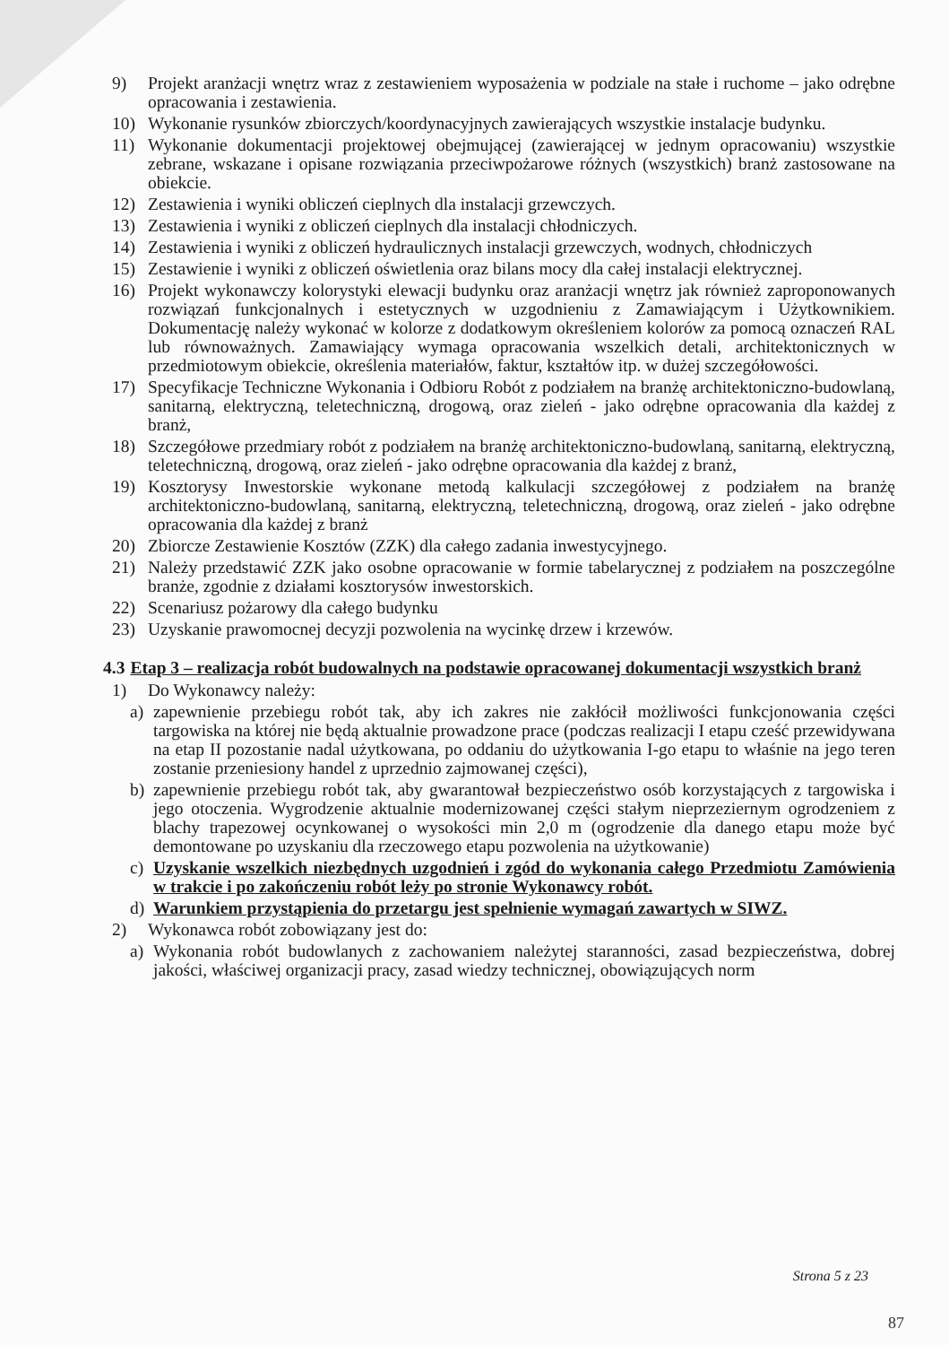9) Projekt aranżacji wnętrz wraz z zestawieniem wyposażenia w podziale na stałe i ruchome – jako odrębne opracowania i zestawienia.
10) Wykonanie rysunków zbiorczych/koordynacyjnych zawierających wszystkie instalacje budynku.
11) Wykonanie dokumentacji projektowej obejmującej (zawierającej w jednym opracowaniu) wszystkie zebrane, wskazane i opisane rozwiązania przeciwpożarowe różnych (wszystkich) branż zastosowane na obiekcie.
12) Zestawienia i wyniki obliczeń cieplnych dla instalacji grzewczych.
13) Zestawienia i wyniki z obliczeń cieplnych dla instalacji chłodniczych.
14) Zestawienia i wyniki z obliczeń hydraulicznych instalacji grzewczych, wodnych, chłodniczych
15) Zestawienie i wyniki z obliczeń oświetlenia oraz bilans mocy dla całej instalacji elektrycznej.
16) Projekt wykonawczy kolorystyki elewacji budynku oraz aranżacji wnętrz jak również zaproponowanych rozwiązań funkcjonalnych i estetycznych w uzgodnieniu z Zamawiającym i Użytkownikiem. Dokumentację należy wykonać w kolorze z dodatkowym określeniem kolorów za pomocą oznaczeń RAL lub równoważnych. Zamawiający wymaga opracowania wszelkich detali, architektonicznych w przedmiotowym obiekcie, określenia materiałów, faktur, kształtów itp. w dużej szczegółowości.
17) Specyfikacje Techniczne Wykonania i Odbioru Robót z podziałem na branżę architektoniczno-budowlaną, sanitarną, elektryczną, teletechniczną, drogową, oraz zieleń - jako odrębne opracowania dla każdej z branż,
18) Szczegółowe przedmiary robót z podziałem na branżę architektoniczno-budowlaną, sanitarną, elektryczną, teletechniczną, drogową, oraz zieleń - jako odrębne opracowania dla każdej z branż,
19) Kosztorysy Inwestorskie wykonane metodą kalkulacji szczegółowej z podziałem na branżę architektoniczno-budowlaną, sanitarną, elektryczną, teletechniczną, drogową, oraz zieleń - jako odrębne opracowania dla każdej z branż
20) Zbiorcze Zestawienie Kosztów (ZZK) dla całego zadania inwestycyjnego.
21) Należy przedstawić ZZK jako osobne opracowanie w formie tabelarycznej z podziałem na poszczególne branże, zgodnie z działami kosztorysów inwestorskich.
22) Scenariusz pożarowy dla całego budynku
23) Uzyskanie prawomocnej decyzji pozwolenia na wycinkę drzew i krzewów.
4.3 Etap 3 – realizacja robót budowalnych na podstawie opracowanej dokumentacji wszystkich branż
1) Do Wykonawcy należy:
a) zapewnienie przebiegu robót tak, aby ich zakres nie zakłócił możliwości funkcjonowania części targowiska na której nie będą aktualnie prowadzone prace (podczas realizacji I etapu cześć przewidywana na etap II pozostanie nadal użytkowana, po oddaniu do użytkowania I-go etapu to właśnie na jego teren zostanie przeniesiony handel z uprzednio zajmowanej części),
b) zapewnienie przebiegu robót tak, aby gwarantował bezpieczeństwo osób korzystających z targowiska i jego otoczenia. Wygrodzenie aktualnie modernizowanej części stałym nieprzeziernym ogrodzeniem z blachy trapezowej ocynkowanej o wysokości min 2,0 m (ogrodzenie dla danego etapu może być demontowane po uzyskaniu dla rzeczowego etapu pozwolenia na użytkowanie)
c) Uzyskanie wszelkich niezbędnych uzgodnień i zgód do wykonania całego Przedmiotu Zamówienia w trakcie i po zakończeniu robót leży po stronie Wykonawcy robót.
d) Warunkiem przystąpienia do przetargu jest spełnienie wymagań zawartych w SIWZ.
2) Wykonawca robót zobowiązany jest do:
a) Wykonania robót budowlanych z zachowaniem należytej staranności, zasad bezpieczeństwa, dobrej jakości, właściwej organizacji pracy, zasad wiedzy technicznej, obowiązujących norm
Strona 5 z 23
87